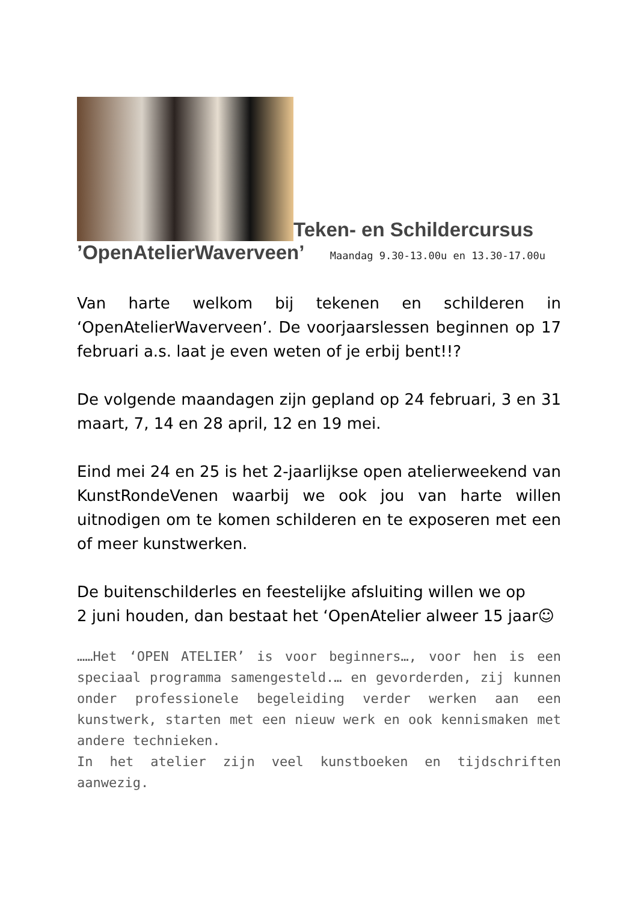Teken- en Schildercursus
’OpenAtelierWaverveen’ Maandag 9.30-13.00u en 13.30-17.00u
Van harte welkom bij tekenen en schilderen in ‘OpenAtelierWaverveen’. De voorjaarslessen beginnen op 17 februari a.s. laat je even weten of je erbij bent!!?
De volgende maandagen zijn gepland op 24 februari, 3 en 31 maart, 7, 14 en 28 april, 12 en 19 mei.
Eind mei 24 en 25 is het 2-jaarlijkse open atelierweekend van KunstRondeVenen waarbij we ook jou van harte willen uitnodigen om te komen schilderen en te exposeren met een of meer kunstwerken.
De buitenschilderles en feestelijke afsluiting willen we op
2 juni houden, dan bestaat het ‘OpenAtelier alweer 15 jaar☺
……Het ‘OPEN ATELIER’ is voor beginners…, voor hen is een speciaal programma samengesteld.… en gevorderden, zij kunnen onder professionele begeleiding verder werken aan een kunstwerk, starten met een nieuw werk en ook kennismaken met andere technieken.
In het atelier zijn veel kunstboeken en tijdschriften aanwezig.